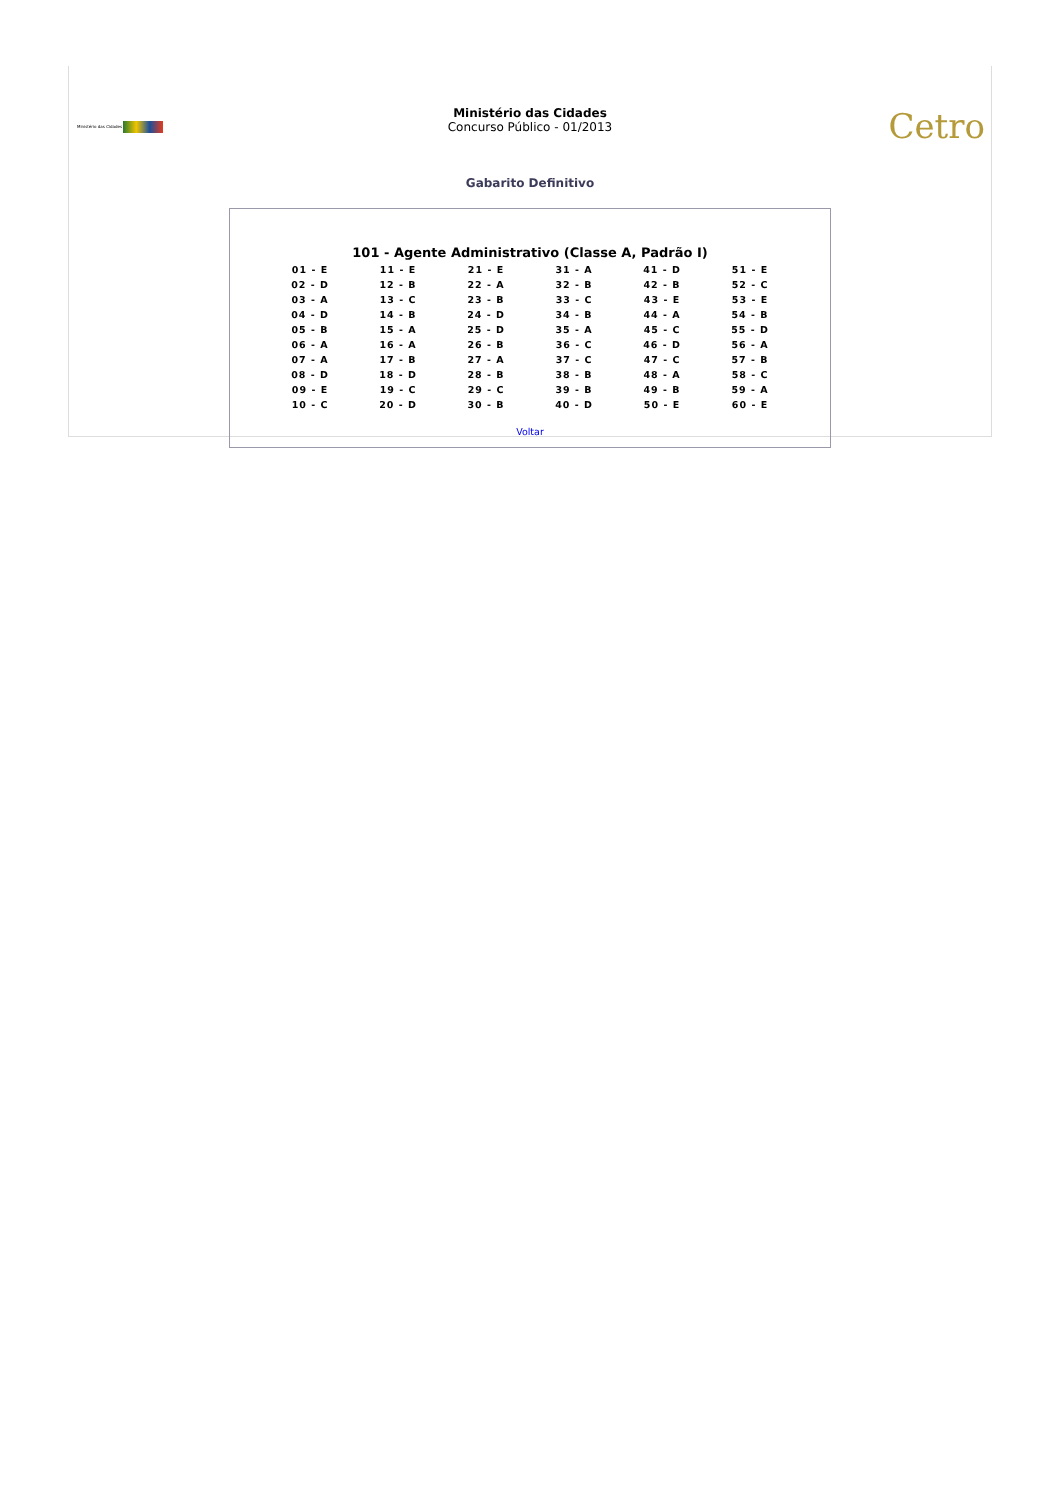Ministério das Cidades
Ministério das Cidades
Concurso Público - 01/2013
Cetro
Gabarito Definitivo
101 - Agente Administrativo (Classe A, Padrão I)
| 01 - E | 11 - E | 21 - E | 31 - A | 41 - D | 51 - E |
| 02 - D | 12 - B | 22 - A | 32 - B | 42 - B | 52 - C |
| 03 - A | 13 - C | 23 - B | 33 - C | 43 - E | 53 - E |
| 04 - D | 14 - B | 24 - D | 34 - B | 44 - A | 54 - B |
| 05 - B | 15 - A | 25 - D | 35 - A | 45 - C | 55 - D |
| 06 - A | 16 - A | 26 - B | 36 - C | 46 - D | 56 - A |
| 07 - A | 17 - B | 27 - A | 37 - C | 47 - C | 57 - B |
| 08 - D | 18 - D | 28 - B | 38 - B | 48 - A | 58 - C |
| 09 - E | 19 - C | 29 - C | 39 - B | 49 - B | 59 - A |
| 10 - C | 20 - D | 30 - B | 40 - D | 50 - E | 60 - E |
Voltar